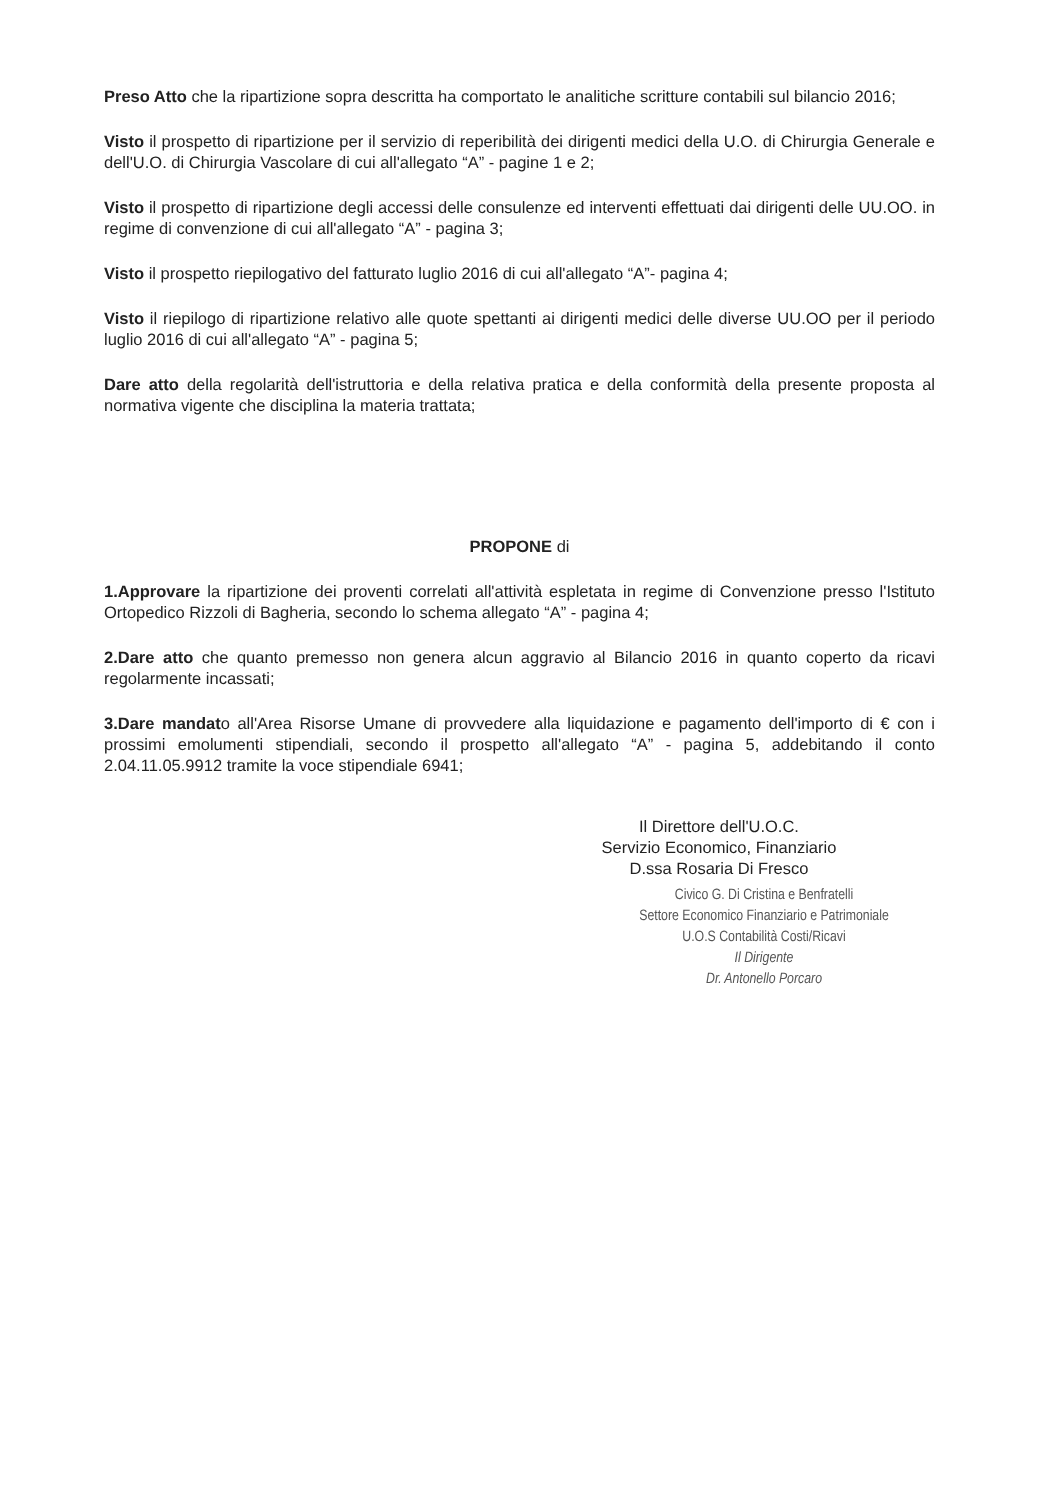Preso Atto che la ripartizione sopra descritta ha comportato le analitiche scritture contabili sul bilancio 2016;
Visto il prospetto di ripartizione per il servizio di reperibilità dei dirigenti medici della U.O. di Chirurgia Generale e dell'U.O. di Chirurgia Vascolare di cui all'allegato “A” - pagine 1 e 2;
Visto il prospetto di ripartizione degli accessi delle consulenze ed interventi effettuati dai dirigenti delle UU.OO. in regime di convenzione di cui all'allegato “A” - pagina 3;
Visto il prospetto riepilogativo del fatturato luglio 2016 di cui all'allegato “A”- pagina 4;
Visto il riepilogo di ripartizione relativo alle quote spettanti ai dirigenti medici delle diverse UU.OO per il periodo luglio 2016 di cui all'allegato “A” - pagina 5;
Dare atto della regolarità dell'istruttoria e della relativa pratica e della conformità della presente proposta al normativa vigente che disciplina la materia trattata;
PROPONE di
1.Approvare la ripartizione dei proventi correlati all'attività espletata in regime di Convenzione presso l'Istituto Ortopedico Rizzoli di Bagheria, secondo lo schema allegato “A” - pagina 4;
2.Dare atto che quanto premesso non genera alcun aggravio al Bilancio 2016 in quanto coperto da ricavi regolarmente incassati;
3.Dare mandato all'Area Risorse Umane di provvedere alla liquidazione e pagamento dell'importo di € con i prossimi emolumenti stipendiali, secondo il prospetto all'allegato “A” - pagina 5, addebitando il conto 2.04.11.05.9912 tramite la voce stipendiale 6941;
Il Direttore dell'U.O.C.
Servizio Economico, Finanziario
D.ssa Rosaria Di Fresco
Civico G. Di Cristina e Benfratelli
Settore Economico Finanziario e Patrimoniale
U.O.S Contabilità Costi/Ricavi
Il Dirigente
Dr. Antonello Porcaro